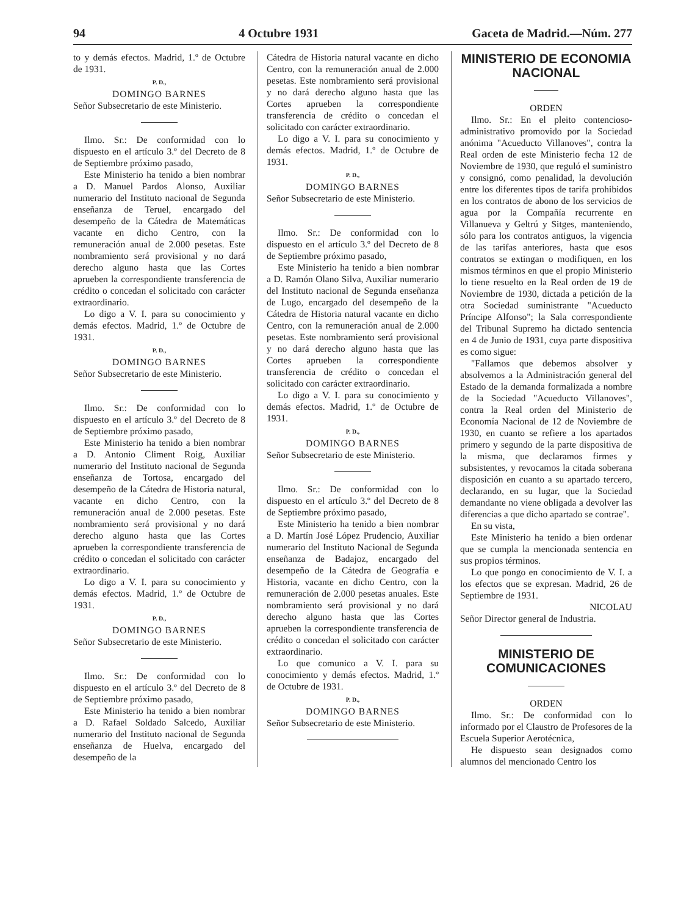94 4 Octubre 1931 Gaceta de Madrid.—Núm. 277
to y demás efectos. Madrid, 1.º de Octubre de 1931.
P. D.,
DOMINGO BARNES
Señor Subsecretario de este Ministerio.
Ilmo. Sr.: De conformidad con lo dispuesto en el artículo 3.º del Decreto de 8 de Septiembre próximo pasado,
Este Ministerio ha tenido a bien nombrar a D. Manuel Pardos Alonso, Auxiliar numerario del Instituto nacional de Segunda enseñanza de Teruel, encargado del desempeño de la Cátedra de Matemáticas vacante en dicho Centro, con la remuneración anual de 2.000 pesetas. Este nombramiento será provisional y no dará derecho alguno hasta que las Cortes aprueben la correspondiente transferencia de crédito o concedan el solicitado con carácter extraordinario.
Lo digo a V. I. para su conocimiento y demás efectos. Madrid, 1.º de Octubre de 1931.
P. D.,
DOMINGO BARNES
Señor Subsecretario de este Ministerio.
Ilmo. Sr.: De conformidad con lo dispuesto en el artículo 3.º del Decreto de 8 de Septiembre próximo pasado,
Este Ministerio ha tenido a bien nombrar a D. Antonio Climent Roig, Auxiliar numerario del Instituto nacional de Segunda enseñanza de Tortosa, encargado del desempeño de la Cátedra de Historia natural, vacante en dicho Centro, con la remuneración anual de 2.000 pesetas. Este nombramiento será provisional y no dará derecho alguno hasta que las Cortes aprueben la correspondiente transferencia de crédito o concedan el solicitado con carácter extraordinario.
Lo digo a V. I. para su conocimiento y demás efectos. Madrid, 1.º de Octubre de 1931.
P. D.,
DOMINGO BARNES
Señor Subsecretario de este Ministerio.
Ilmo. Sr.: De conformidad con lo dispuesto en el artículo 3.º del Decreto de 8 de Septiembre próximo pasado,
Este Ministerio ha tenido a bien nombrar a D. Rafael Soldado Salcedo, Auxiliar numerario del Instituto nacional de Segunda enseñanza de Huelva, encargado del desempeño de la
Cátedra de Historia natural vacante en dicho Centro, con la remuneración anual de 2.000 pesetas. Este nombramiento será provisional y no dará derecho alguno hasta que las Cortes aprueben la correspondiente transferencia de crédito o concedan el solicitado con carácter extraordinario.
Lo digo a V. I. para su conocimiento y demás efectos. Madrid, 1.º de Octubre de 1931.
P. D.,
DOMINGO BARNES
Señor Subsecretario de este Ministerio.
Ilmo. Sr.: De conformidad con lo dispuesto en el artículo 3.º del Decreto de 8 de Septiembre próximo pasado,
Este Ministerio ha tenido a bien nombrar a D. Ramón Olano Silva, Auxiliar numerario del Instituto nacional de Segunda enseñanza de Lugo, encargado del desempeño de la Cátedra de Historia natural vacante en dicho Centro, con la remuneración anual de 2.000 pesetas. Este nombramiento será provisional y no dará derecho alguno hasta que las Cortes aprueben la correspondiente transferencia de crédito o concedan el solicitado con carácter extraordinario.
Lo digo a V. I. para su conocimiento y demás efectos. Madrid, 1.º de Octubre de 1931.
P. D.,
DOMINGO BARNES
Señor Subsecretario de este Ministerio.
Ilmo. Sr.: De conformidad con lo dispuesto en el artículo 3.º del Decreto de 8 de Septiembre próximo pasado,
Este Ministerio ha tenido a bien nombrar a D. Martín José López Prudencio, Auxiliar numerario del Instituto Nacional de Segunda enseñanza de Badajoz, encargado del desempeño de la Cátedra de Geografía e Historia, vacante en dicho Centro, con la remuneración de 2.000 pesetas anuales. Este nombramiento será provisional y no dará derecho alguno hasta que las Cortes aprueben la correspondiente transferencia de crédito o concedan el solicitado con carácter extraordinario.
Lo que comunico a V. I. para su conocimiento y demás efectos. Madrid, 1.º de Octubre de 1931.
P. D.,
DOMINGO BARNES
Señor Subsecretario de este Ministerio.
MINISTERIO DE ECONOMIA NACIONAL
ORDEN
Ilmo. Sr.: En el pleito contencioso-administrativo promovido por la Sociedad anónima "Acueducto Villanoves", contra la Real orden de este Ministerio fecha 12 de Noviembre de 1930, que reguló el suministro y consignó, como penalidad, la devolución entre los diferentes tipos de tarifa prohibidos en los contratos de abono de los servicios de agua por la Compañía recurrente en Villanueva y Geltrú y Sitges, manteniendo, sólo para los contratos antiguos, la vigencia de las tarifas anteriores, hasta que esos contratos se extingan o modifiquen, en los mismos términos en que el propio Ministerio lo tiene resuelto en la Real orden de 19 de Noviembre de 1930, dictada a petición de la otra Sociedad suministrante "Acueducto Príncipe Alfonso"; la Sala correspondiente del Tribunal Supremo ha dictado sentencia en 4 de Junio de 1931, cuya parte dispositiva es como sigue:
"Fallamos que debemos absolver y absolvemos a la Administración general del Estado de la demanda formalizada a nombre de la Sociedad "Acueducto Villanoves", contra la Real orden del Ministerio de Economía Nacional de 12 de Noviembre de 1930, en cuanto se refiere a los apartados primero y segundo de la parte dispositiva de la misma, que declaramos firmes y subsistentes, y revocamos la citada soberana disposición en cuanto a su apartado tercero, declarando, en su lugar, que la Sociedad demandante no viene obligada a devolver las diferencias a que dicho apartado se contrae".
En su vista,
Este Ministerio ha tenido a bien ordenar que se cumpla la mencionada sentencia en sus propios términos.
Lo que pongo en conocimiento de V. I. a los efectos que se expresan. Madrid, 26 de Septiembre de 1931.
NICOLAU
Señor Director general de Industria.
MINISTERIO DE COMUNICACIONES
ORDEN
Ilmo. Sr.: De conformidad con lo informado por el Claustro de Profesores de la Escuela Superior Aerotécnica,
He dispuesto sean designados como alumnos del mencionado Centro los